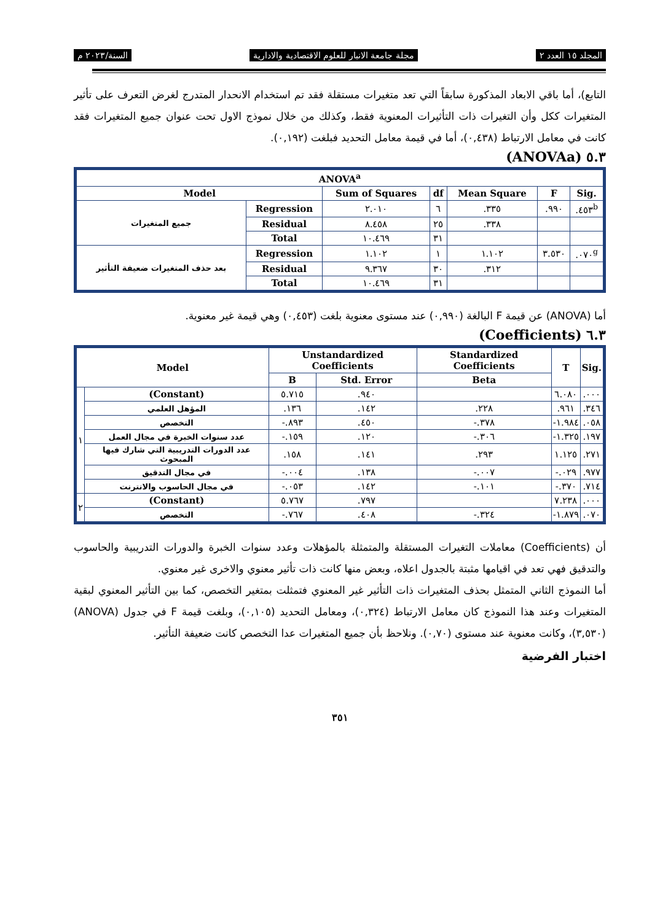المجلد ١٥ العدد ٢ مجلة جامعة الانبار للعلوم الاقتصادية والادارية السنة/٢٠٢٣ م
التابع)، أما باقي الابعاد المذكورة سابقاً التي تعد متغيرات مستقلة فقد تم استخدام الانحدار المتدرج لغرض التعرف على تأثير المتغيرات ككل وأن التغيرات ذات التأثيرات المعنوية فقط، وكذلك من خلال نموذج الاول تحت عنوان جميع المتغيرات فقد كانت في معامل الارتباط (٠,٤٣٨)، أما في قيمة معامل التحديد فبلغت (٠,١٩٢).
٥.٣ (ANOVAa)
| ANOVA<sup>a</sup> | | | | | | |
| --- | --- | --- | --- | --- | --- | --- |
| Model | | Sum of Squares | df | Mean Square | F | Sig. |
| جميع المتغيرات | Regression | ٢.٠١٠ | ٦ | .٣٣٥ | .٩٩٠ | .٤٥٣<sup>b</sup> |
| | Residual | ٨.٤٥٨ | ٢٥ | .٣٣٨ | | |
| | Total | ١٠.٤٦٩ | ٣١ | | | |
| بعد حذف المتغيرات ضعيفة التأثير | Regression | ١.١٠٢ | ١ | ١.١٠٢ | ٣.٥٣٠ | .٠٧٠<sup>g</sup> |
| | Residual | ٩.٣٦٧ | ٣٠ | .٣١٢ | | |
| | Total | ١٠.٤٦٩ | ٣١ | | | |
أما (ANOVA) عن قيمة F البالغة (٠,٩٩٠) عند مستوى معنوية بلغت (٠,٤٥٣) وهي قيمة غير معنوية.
٦.٣ (Coefficients)
| Model | | Unstandardized Coefficients | | Standardized Coefficients | T | Sig. |
| --- | --- | --- | --- | --- | --- | --- |
| | | B | Std. Error | Beta | | |
| ١ | (Constant) | ٥.٧١٥ | .٩٤٠ | | ٦.٠٨٠ | .٠٠٠ |
| | المؤهل العلمي | .١٣٦ | .١٤٢ | .٢٢٨ | .٩٦١ | .٣٤٦ |
| | التخصص | -.٨٩٣ | .٤٥٠ | -.٣٧٨ | -١.٩٨٤ | .٠٥٨ |
| | عدد سنوات الخبرة في مجال العمل | -.١٥٩ | .١٢٠ | -.٣٠٦ | -١.٣٢٥ | .١٩٧ |
| | عدد الدورات التدريبية التي شارك فيها المبحوث | .١٥٨ | .١٤١ | .٢٩٣ | ١.١٢٥ | .٢٧١ |
| | في مجال التدقيق | -.٠٠٤ | .١٣٨ | -.٠٠٧ | -.٠٢٩ | .٩٧٧ |
| | في مجال الحاسوب والانترنت | -.٠٥٣ | .١٤٢ | -.١٠١ | -.٣٧٠ | .٧١٤ |
| ٢ | (Constant) | ٥.٧٦٧ | .٧٩٧ | | ٧.٢٣٨ | .٠٠٠ |
| | التخصص | -.٧٦٧ | .٤٠٨ | -.٣٢٤ | -١.٨٧٩ | .٠٧٠ |
أن (Coefficients) معاملات التغيرات المستقلة والمتمثلة بالمؤهلات وعدد سنوات الخبرة والدورات التدريبية والحاسوب والتدقيق فهي تعد في اقيامها مثبتة بالجدول اعلاه، وبعض منها كانت ذات تأثير معنوي والاخرى غير معنوي.
أما النموذج الثاني المتمثل بحذف المتغيرات ذات التأثير غير المعنوي فتمثلت بمتغير التخصص، كما بين التأثير المعنوي لبقية المتغيرات وعند هذا النموذج كان معامل الارتباط (٠,٣٢٤)، ومعامل التحديد (٠,١٠٥)، وبلغت قيمة F في جدول (ANOVA) (٣,٥٣٠)، وكانت معنوية عند مستوى (٠,٧٠). ونلاحظ بأن جميع المتغيرات عدا التخصص كانت ضعيفة التأثير.
اختبار الفرضية
٣٥١